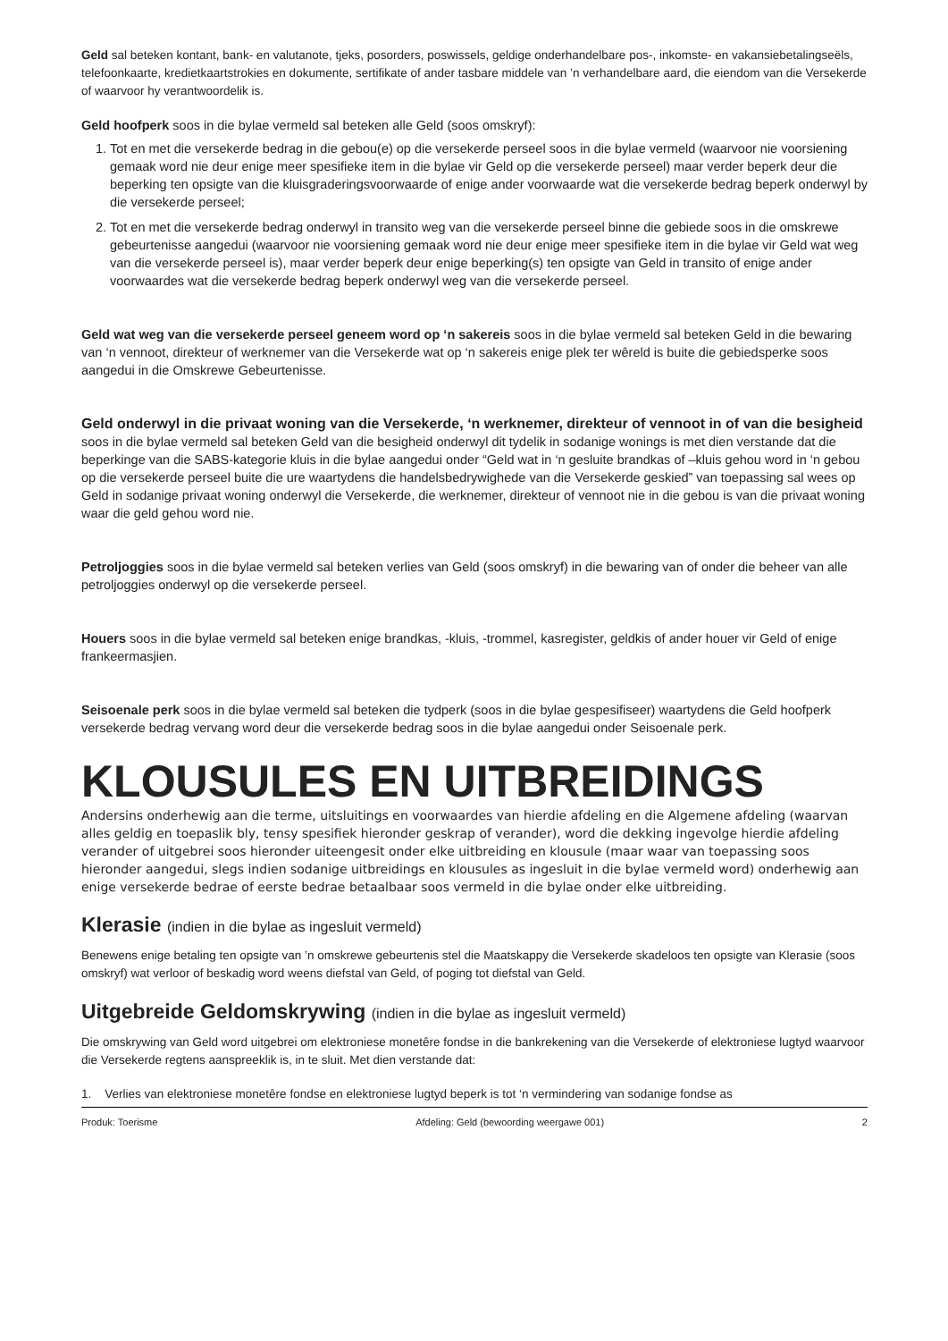Geld sal beteken kontant, bank- en valutanote, tjeks, posorders, poswissels, geldige onderhandelbare pos-, inkomste- en vakansiebetalingseëls, telefoonkaarte, kredietkaartstrokies en dokumente, sertifikate of ander tasbare middele van ’n verhandelbare aard, die eiendom van die Versekerde of waarvoor hy verantwoordelik is.
Geld hoofperk soos in die bylae vermeld sal beteken alle Geld (soos omskryf):
1. Tot en met die versekerde bedrag in die gebou(e) op die versekerde perseel soos in die bylae vermeld (waarvoor nie voorsiening gemaak word nie deur enige meer spesifieke item in die bylae vir Geld op die versekerde perseel) maar verder beperk deur die beperking ten opsigte van die kluisgraderingsvoorwaarde of enige ander voorwaarde wat die versekerde bedrag beperk onderwyl by die versekerde perseel;
2. Tot en met die versekerde bedrag onderwyl in transito weg van die versekerde perseel binne die gebiede soos in die omskrewe gebeurtenisse aangedui (waarvoor nie voorsiening gemaak word nie deur enige meer spesifieke item in die bylae vir Geld wat weg van die versekerde perseel is), maar verder beperk deur enige beperking(s) ten opsigte van Geld in transito of enige ander voorwaardes wat die versekerde bedrag beperk onderwyl weg van die versekerde perseel.
Geld wat weg van die versekerde perseel geneem word op ‘n sakereis soos in die bylae vermeld sal beteken Geld in die bewaring van ‘n vennoot, direkteur of werknemer van die Versekerde wat op ‘n sakereis enige plek ter wêreld is buite die gebiedsperke soos aangedui in die Omskrewe Gebeurtenisse.
Geld onderwyl in die privaat woning van die Versekerde, ‘n werknemer, direkteur of vennoot in of van die besigheid soos in die bylae vermeld sal beteken Geld van die besigheid onderwyl dit tydelik in sodanige wonings is met dien verstande dat die beperkinge van die SABS-kategorie kluis in die bylae aangedui onder “Geld wat in ‘n gesluite brandkas of –kluis gehou word in ‘n gebou op die versekerde perseel buite die ure waartydens die handelsbedrywighede van die Versekerde geskied” van toepassing sal wees op Geld in sodanige privaat woning onderwyl die Versekerde, die werknemer, direkteur of vennoot nie in die gebou is van die privaat woning waar die geld gehou word nie.
Petroljoggies soos in die bylae vermeld sal beteken verlies van Geld (soos omskryf) in die bewaring van of onder die beheer van alle petroljoggies onderwyl op die versekerde perseel.
Houers soos in die bylae vermeld sal beteken enige brandkas, -kluis, -trommel, kasregister, geldkis of ander houer vir Geld of enige frankeermasjien.
Seisoenale perk soos in die bylae vermeld sal beteken die tydperk (soos in die bylae gespesifiseer) waartydens die Geld hoofperk versekerde bedrag vervang word deur die versekerde bedrag soos in die bylae aangedui onder Seisoenale perk.
KLOUSULES EN UITBREIDINGS
Andersins onderhewig aan die terme, uitsluitings en voorwaardes van hierdie afdeling en die Algemene afdeling (waarvan alles geldig en toepaslik bly, tensy spesifiek hieronder geskrap of verander), word die dekking ingevolge hierdie afdeling verander of uitgebrei soos hieronder uiteengesit onder elke uitbreiding en klousule (maar waar van toepassing soos hieronder aangedui, slegs indien sodanige uitbreidings en klousules as ingesluit in die bylae vermeld word) onderhewig aan enige versekerde bedrae of eerste bedrae betaalbaar soos vermeld in die bylae onder elke uitbreiding.
Klerasie (indien in die bylae as ingesluit vermeld)
Benewens enige betaling ten opsigte van ’n omskrewe gebeurtenis stel die Maatskappy die Versekerde skadeloos ten opsigte van Klerasie (soos omskryf) wat verloor of beskadig word weens diefstal van Geld, of poging tot diefstal van Geld.
Uitgebreide Geldomskrywing (indien in die bylae as ingesluit vermeld)
Die omskrywing van Geld word uitgebrei om elektroniese monetêre fondse in die bankrekening van die Versekerde of elektroniese lugtyd waarvoor die Versekerde regtens aanspreeklik is, in te sluit. Met dien verstande dat:
1. Verlies van elektroniese monetêre fondse en elektroniese lugtyd beperk is tot ‘n vermindering van sodanige fondse as
Produk: Toerisme Afdeling: Geld (bewoording weergawe 001) 2